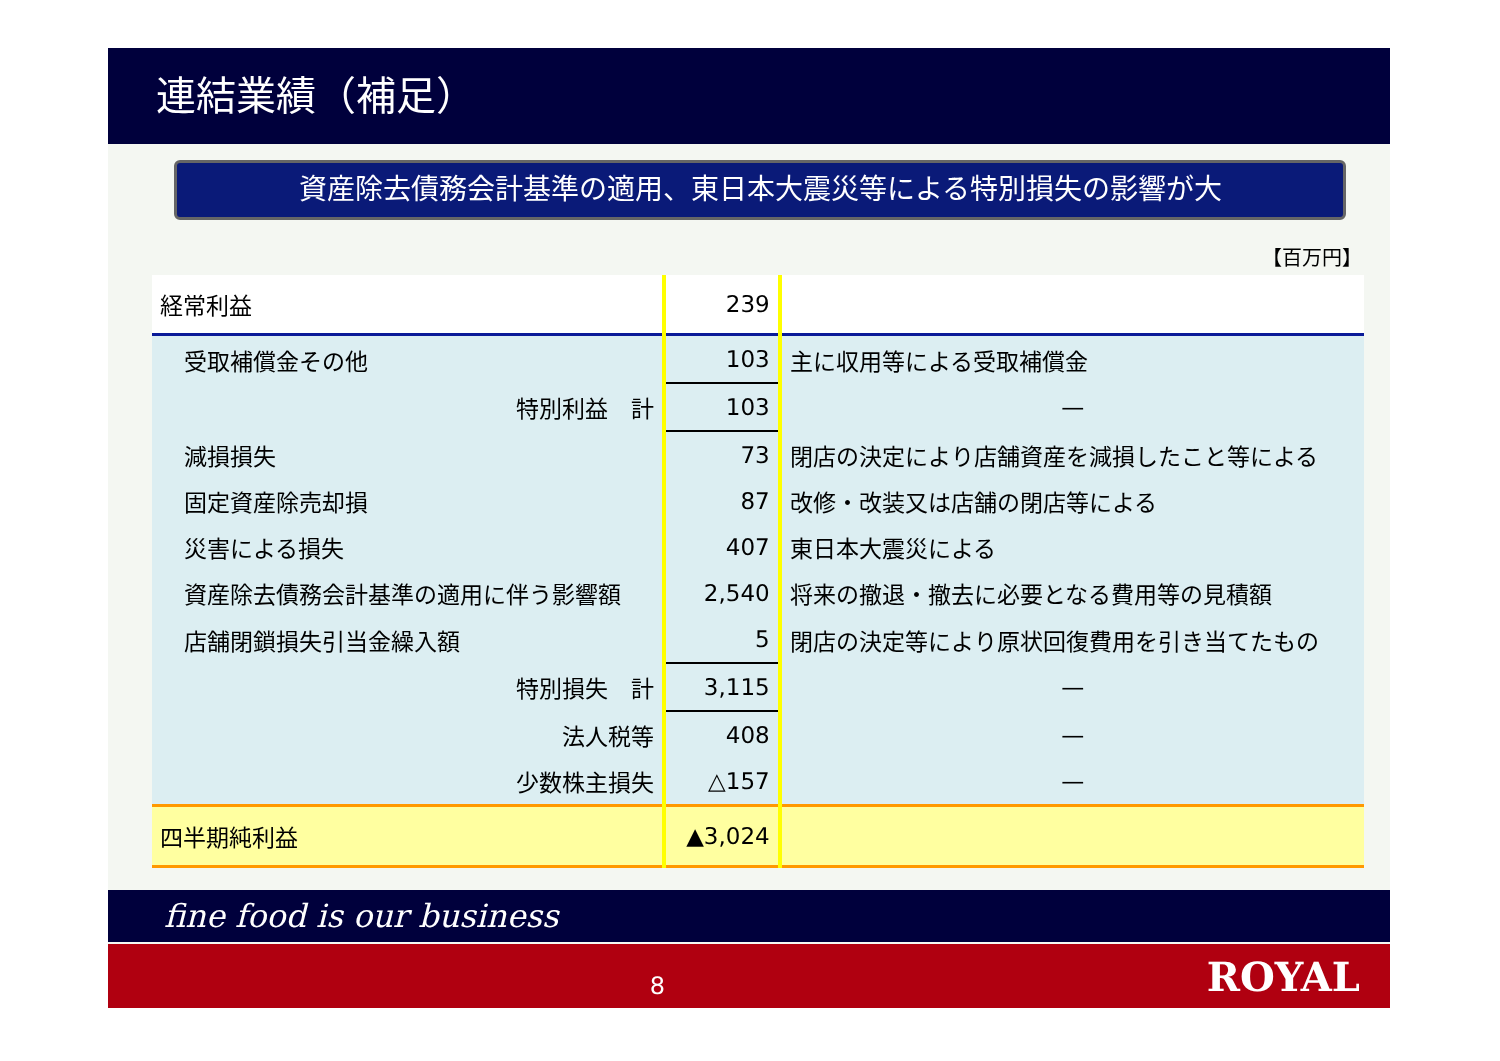連結業績（補足）
資産除去債務会計基準の適用、東日本大震災等による特別損失の影響が大
【百万円】
| 経常利益 | 239 | |
| 受取補償金その他 | 103 | 主に収用等による受取補償金 |
| 特別利益 計 | 103 | — |
| 減損損失 | 73 | 閉店の決定により店舗資産を減損したこと等による |
| 固定資産除売却損 | 87 | 改修・改装又は店舗の閉店等による |
| 災害による損失 | 407 | 東日本大震災による |
| 資産除去債務会計基準の適用に伴う影響額 | 2,540 | 将来の撤退・撤去に必要となる費用等の見積額 |
| 店舗閉鎖損失引当金繰入額 | 5 | 閉店の決定等により原状回復費用を引き当てたもの |
| 特別損失 計 | 3,115 | — |
| 法人税等 | 408 | — |
| 少数株主損失 | △157 | — |
| 四半期純利益 | ▲3,024 | |
fine food is our business
8
ROYAL